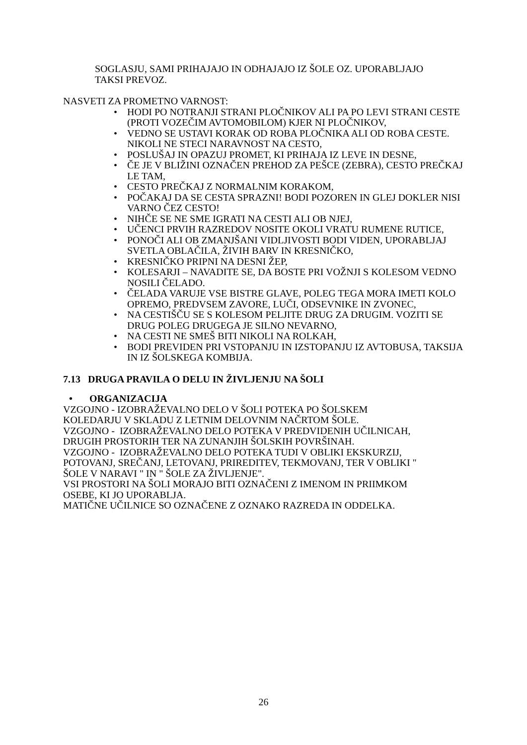SOGLASJU, SAMI PRIHAJAJO IN ODHAJAJO IZ ŠOLE OZ. UPORABLJAJO
TAKSI PREVOZ.
NASVETI ZA PROMETNO VARNOST:
• HODI PO NOTRANJI STRANI PLOČNIKOV ALI PA PO LEVI STRANI CESTE (PROTI VOZEČIM AVTOMOBILOM) KJER NI PLOČNIKOV,
• VEDNO SE USTAVI KORAK OD ROBA PLOČNIKA ALI OD ROBA CESTE. NIKOLI NE STECI NARAVNOST NA CESTO,
• POSLUŠAJ IN OPAZUJ PROMET, KI PRIHAJA IZ LEVE IN DESNE,
• ČE JE V BLIŽINI OZNAČEN PREHOD ZA PEŠCE (ZEBRA), CESTO PREČKAJ LE TAM,
• CESTO PREČKAJ Z NORMALNIM KORAKOM,
• POČAKAJ DA SE CESTA SPRAZNI! BODI POZOREN IN GLEJ DOKLER NISI VARNO ČEZ CESTO!
• NIHČE SE NE SME IGRATI NA CESTI ALI OB NJEJ,
• UČENCI PRVIH RAZREDOV NOSITE OKOLI VRATU RUMENE RUTICE,
• PONOČI ALI OB ZMANJŠANI VIDLJIVOSTI BODI VIDEN, UPORABLJAJ SVETLA OBLAČILA, ŽIVIH BARV IN KRESNIČKO,
• KRESNIČKO PRIPNI NA DESNI ŽEP,
• KOLESARJI – NAVADITE SE, DA BOSTE PRI VOŽNJI S KOLESOM VEDNO NOSILI ČELADO.
• ČELADA VARUJE VSE BISTRE GLAVE, POLEG TEGA MORA IMETI KOLO OPREMO, PREDVSEM ZAVORE, LUČI, ODSEVNIKE IN ZVONEC,
• NA CESTIŠČU SE S KOLESOM PELJITE DRUG ZA DRUGIM. VOZITI SE DRUG POLEG DRUGEGA JE SILNO NEVARNO,
• NA CESTI NE SMEŠ BITI NIKOLI NA ROLKAH,
• BODI PREVIDEN PRI VSTOPANJU IN IZSTOPANJU IZ AVTOBUSA, TAKSIJA IN IZ ŠOLSKEGA KOMBIJA.
7.13 DRUGA PRAVILA O DELU IN ŽIVLJENJU NA ŠOLI
• ORGANIZACIJA
VZGOJNO - IZOBRAŽEVALNO DELO V ŠOLI POTEKA PO ŠOLSKEM
KOLEDARJU V SKLADU Z LETNIM DELOVNIM NAČRTOM ŠOLE.
VZGOJNO - IZOBRAŽEVALNO DELO POTEKA V PREDVIDENIH UČILNICAH,
DRUGIH PROSTORIH TER NA ZUNANJIH ŠOLSKIH POVRŠINAH.
VZGOJNO - IZOBRAŽEVALNO DELO POTEKA TUDI V OBLIKI EKSKURZIJ,
POTOVANJ, SREČANJ, LETOVANJ, PRIREDITEV, TEKMOVANJ, TER V OBLIKI "
ŠOLE V NARAVI " IN " ŠOLE ZA ŽIVLJENJE".
VSI PROSTORI NA ŠOLI MORAJO BITI OZNAČENI Z IMENOM IN PRIIMKOM
OSEBE, KI JO UPORABLJA.
MATIČNE UČILNICE SO OZNAČENE Z OZNAKO RAZREDA IN ODDELKA.
26